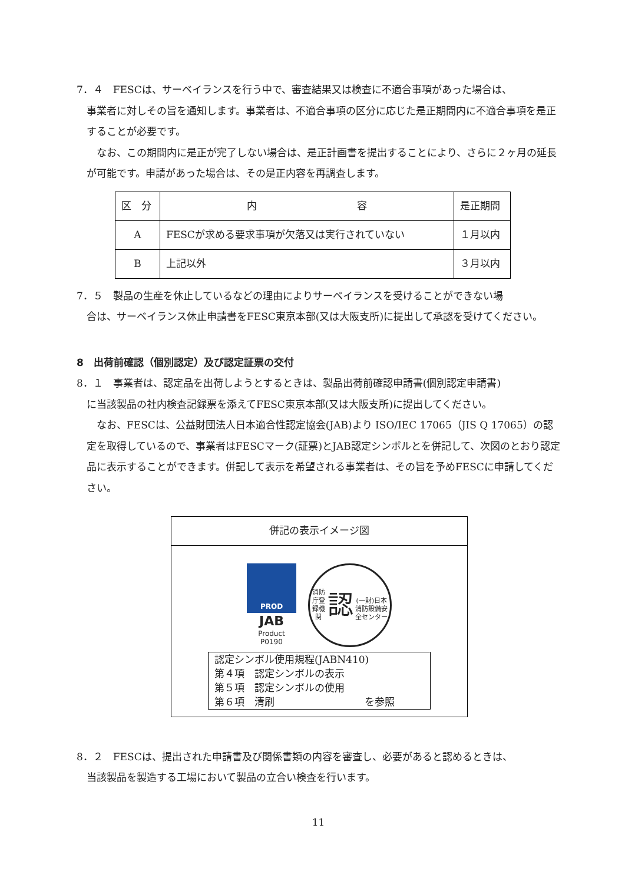7．４　FESCは、サーベイランスを行う中で、審査結果又は検査に不適合事項があった場合は、
事業者に対しその旨を通知します。事業者は、不適合事項の区分に応じた是正期間内に不適合事項を是正することが必要です。
なお、この期間内に是正が完了しない場合は、是正計画書を提出することにより、さらに２ヶ月の延長が可能です。申請があった場合は、その是正内容を再調査します。
| 区 分 | 内 容 | 是正期間 |
| A | FESCが求める要求事項が欠落又は実行されていない | １月以内 |
| B | 上記以外 | ３月以内 |
7．５　製品の生産を休止しているなどの理由によりサーベイランスを受けることができない場
合は、サーベイランス休止申請書をFESC東京本部(又は大阪支所)に提出して承認を受けてください。
8　出荷前確認（個別認定）及び認定証票の交付
8．１　事業者は、認定品を出荷しようとするときは、製品出荷前確認申請書(個別認定申請書)
に当該製品の社内検査記録票を添えてFESC東京本部(又は大阪支所)に提出してください。
なお、FESCは、公益財団法人日本適合性認定協会(JAB)より ISO/IEC 17065（JIS Q 17065）の認定を取得しているので、事業者はFESCマーク(証票)とJAB認定シンボルとを併記して、次図のとおり認定品に表示することができます。併記して表示を希望される事業者は、その旨を予めFESCに申請してください。
併記の表示イメージ図
PROD
JAB
Product
P0190
消防庁登録機関
認
(一財)日本消防設備安全センター
認定シンボル使用規程(JABN410)
第４項　認定シンボルの表示
第５項　認定シンボルの使用
第６項　清刷　　　　　　　　　を参照
8．２　FESCは、提出された申請書及び関係書類の内容を審査し、必要があると認めるときは、
当該製品を製造する工場において製品の立合い検査を行います。
11